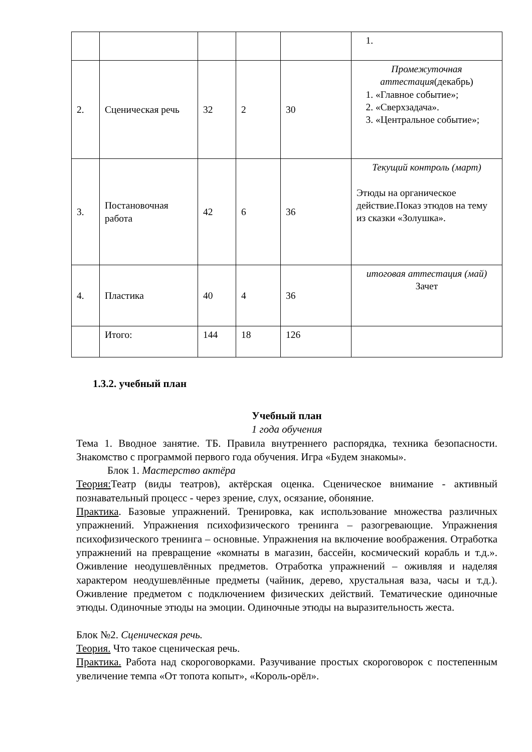| 2. | Сценическая речь | 32 | 2 | 30 | Промежуточная аттестация (декабрь) 1. «Главное событие»; 2. «Сверхзадача». 3. «Центральное событие»; |
| 3. | Постановочная работа | 42 | 6 | 36 | Текущий контроль (март) Этюды на органическое действие.Показ этюдов на тему из сказки «Золушка». |
| 4. | Пластика | 40 | 4 | 36 | итоговая аттестация (май) Зачет |
| | Итого: | 144 | 18 | 126 | |
1.3.2. учебный план
Учебный план
1 года обучения
Тема 1. Вводное занятие. ТБ. Правила внутреннего распорядка, техника безопасности. Знакомство с программой первого года обучения. Игра «Будем знакомы».
Блок 1. Мастерство актёра
Теория: Театр (виды театров), актёрская оценка. Сценическое внимание - активный познавательный процесс - через зрение, слух, осязание, обоняние.
Практика. Базовые упражнений. Тренировка, как использование множества различных упражнений. Упражнения психофизического тренинга – разогревающие. Упражнения психофизического тренинга – основные. Упражнения на включение воображения. Отработка упражнений на превращение «комнаты в магазин, бассейн, космический корабль и т.д.». Оживление неодушевлённых предметов. Отработка упражнений – оживляя и наделяя характером неодушевлённые предметы (чайник, дерево, хрустальная ваза, часы и т.д.). Оживление предметом с подключением физических действий. Тематические одиночные этюды. Одиночные этюды на эмоции. Одиночные этюды на выразительность жеста.
Блок №2. Сценическая речь.
Теория. Что такое сценическая речь.
Практика. Работа над скороговорками. Разучивание простых скороговорок с постепенным увеличение темпа «От топота копыт», «Король-орёл».